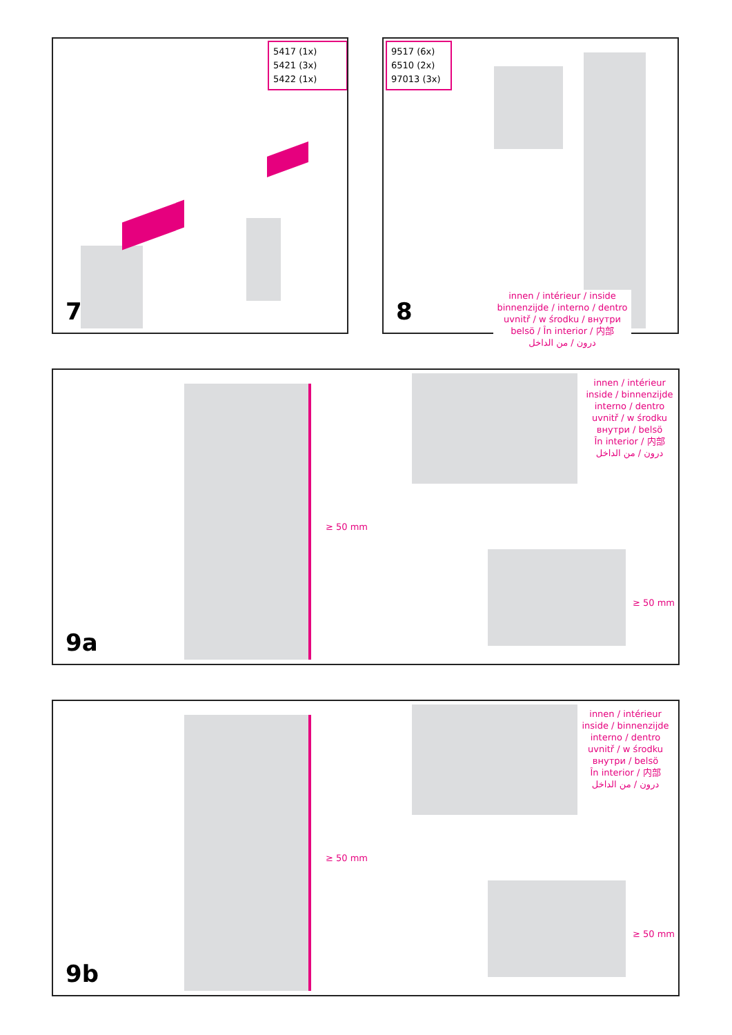5417 (1x)
5421 (3x)
5422 (1x)
7
9517 (6x)
6510 (2x)
97013 (3x)
8
innen / intérieur / inside
binnenzijde / interno / dentro
uvnitř / w środku / внутри
belsö / În interior / 内部
درون / من الداخل
innen / intérieur
inside / binnenzijde
interno / dentro
uvnitř / w środku
внутри / belsö
În interior / 内部
درون / من الداخل
≥ 50 mm
≥ 50 mm
9a
innen / intérieur
inside / binnenzijde
interno / dentro
uvnitř / w środku
внутри / belsö
În interior / 内部
درون / من الداخل
≥ 50 mm
≥ 50 mm
9b